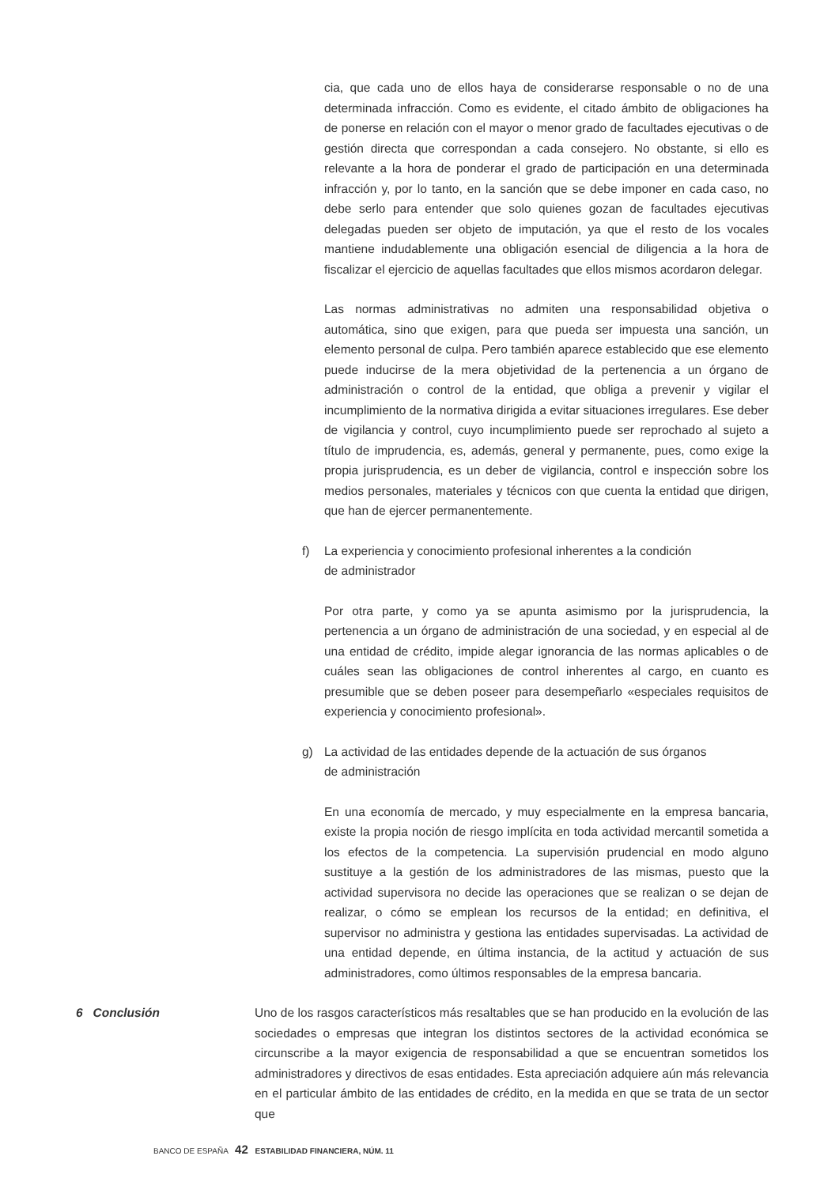cia, que cada uno de ellos haya de considerarse responsable o no de una determinada infracción. Como es evidente, el citado ámbito de obligaciones ha de ponerse en relación con el mayor o menor grado de facultades ejecutivas o de gestión directa que correspondan a cada consejero. No obstante, si ello es relevante a la hora de ponderar el grado de participación en una determinada infracción y, por lo tanto, en la sanción que se debe imponer en cada caso, no debe serlo para entender que solo quienes gozan de facultades ejecutivas delegadas pueden ser objeto de imputación, ya que el resto de los vocales mantiene indudablemente una obligación esencial de diligencia a la hora de fiscalizar el ejercicio de aquellas facultades que ellos mismos acordaron delegar.
Las normas administrativas no admiten una responsabilidad objetiva o automática, sino que exigen, para que pueda ser impuesta una sanción, un elemento personal de culpa. Pero también aparece establecido que ese elemento puede inducirse de la mera objetividad de la pertenencia a un órgano de administración o control de la entidad, que obliga a prevenir y vigilar el incumplimiento de la normativa dirigida a evitar situaciones irregulares. Ese deber de vigilancia y control, cuyo incumplimiento puede ser reprochado al sujeto a título de imprudencia, es, además, general y permanente, pues, como exige la propia jurisprudencia, es un deber de vigilancia, control e inspección sobre los medios personales, materiales y técnicos con que cuenta la entidad que dirigen, que han de ejercer permanentemente.
f) La experiencia y conocimiento profesional inherentes a la condición
de administrador
Por otra parte, y como ya se apunta asimismo por la jurisprudencia, la pertenencia a un órgano de administración de una sociedad, y en especial al de una entidad de crédito, impide alegar ignorancia de las normas aplicables o de cuáles sean las obligaciones de control inherentes al cargo, en cuanto es presumible que se deben poseer para desempeñarlo «especiales requisitos de experiencia y conocimiento profesional».
g) La actividad de las entidades depende de la actuación de sus órganos
de administración
En una economía de mercado, y muy especialmente en la empresa bancaria, existe la propia noción de riesgo implícita en toda actividad mercantil sometida a los efectos de la competencia. La supervisión prudencial en modo alguno sustituye a la gestión de los administradores de las mismas, puesto que la actividad supervisora no decide las operaciones que se realizan o se dejan de realizar, o cómo se emplean los recursos de la entidad; en definitiva, el supervisor no administra y gestiona las entidades supervisadas. La actividad de una entidad depende, en última instancia, de la actitud y actuación de sus administradores, como últimos responsables de la empresa bancaria.
6 Conclusión Uno de los rasgos característicos más resaltables que se han producido en la evolución de las sociedades o empresas que integran los distintos sectores de la actividad económica se circunscribe a la mayor exigencia de responsabilidad a que se encuentran sometidos los administradores y directivos de esas entidades. Esta apreciación adquiere aún más relevancia en el particular ámbito de las entidades de crédito, en la medida en que se trata de un sector que
BANCO DE ESPAÑA 42 ESTABILIDAD FINANCIERA, NÚM. 11